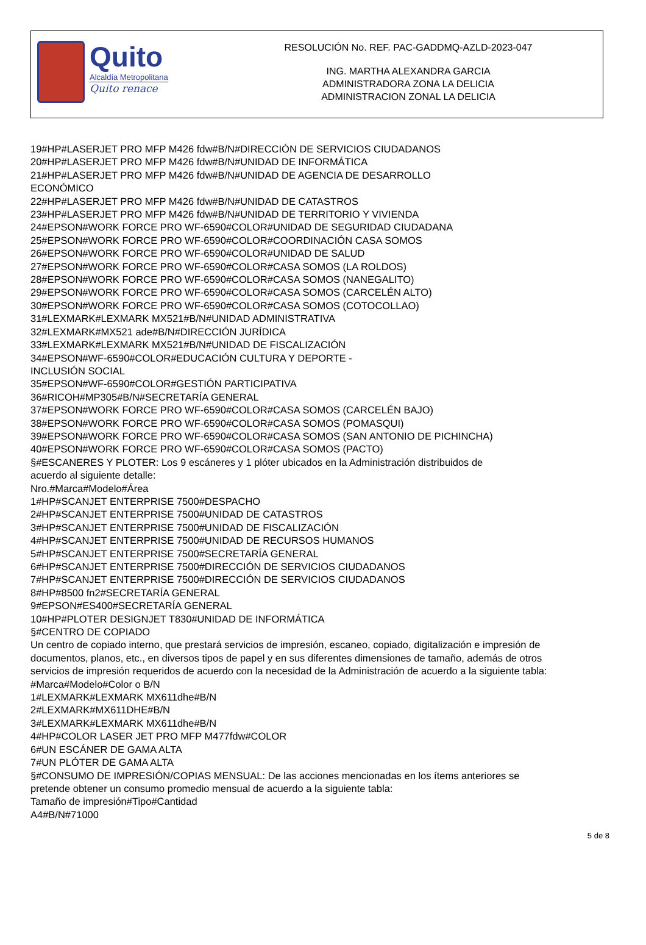Quito
Alcaldía Metropolitana
Quito renace
RESOLUCIÓN No. REF. PAC-GADDMQ-AZLD-2023-047
ING. MARTHA ALEXANDRA GARCIA
ADMINISTRADORA ZONA LA DELICIA
ADMINISTRACION ZONAL LA DELICIA
19#HP#LASERJET PRO MFP M426 fdw#B/N#DIRECCIÓN DE SERVICIOS CIUDADANOS
20#HP#LASERJET PRO MFP M426 fdw#B/N#UNIDAD DE INFORMÁTICA
21#HP#LASERJET PRO MFP M426 fdw#B/N#UNIDAD DE AGENCIA DE DESARROLLO
ECONÓMICO
22#HP#LASERJET PRO MFP M426 fdw#B/N#UNIDAD DE CATASTROS
23#HP#LASERJET PRO MFP M426 fdw#B/N#UNIDAD DE TERRITORIO Y VIVIENDA
24#EPSON#WORK FORCE PRO WF-6590#COLOR#UNIDAD DE SEGURIDAD CIUDADANA
25#EPSON#WORK FORCE PRO WF-6590#COLOR#COORDINACIÓN CASA SOMOS
26#EPSON#WORK FORCE PRO WF-6590#COLOR#UNIDAD DE SALUD
27#EPSON#WORK FORCE PRO WF-6590#COLOR#CASA SOMOS (LA ROLDOS)
28#EPSON#WORK FORCE PRO WF-6590#COLOR#CASA SOMOS (NANEGALITO)
29#EPSON#WORK FORCE PRO WF-6590#COLOR#CASA SOMOS (CARCELÉN ALTO)
30#EPSON#WORK FORCE PRO WF-6590#COLOR#CASA SOMOS (COTOCOLLAO)
31#LEXMARK#LEXMARK MX521#B/N#UNIDAD ADMINISTRATIVA
32#LEXMARK#MX521 ade#B/N#DIRECCIÓN JURÍDICA
33#LEXMARK#LEXMARK MX521#B/N#UNIDAD DE FISCALIZACIÓN
34#EPSON#WF-6590#COLOR#EDUCACIÓN CULTURA Y DEPORTE -
INCLUSIÓN SOCIAL
35#EPSON#WF-6590#COLOR#GESTIÓN PARTICIPATIVA
36#RICOH#MP305#B/N#SECRETARÍA GENERAL
37#EPSON#WORK FORCE PRO WF-6590#COLOR#CASA SOMOS (CARCELÉN BAJO)
38#EPSON#WORK FORCE PRO WF-6590#COLOR#CASA SOMOS (POMASQUI)
39#EPSON#WORK FORCE PRO WF-6590#COLOR#CASA SOMOS (SAN ANTONIO DE PICHINCHA)
40#EPSON#WORK FORCE PRO WF-6590#COLOR#CASA SOMOS (PACTO)
§#ESCANERES Y PLOTER: Los 9 escáneres y 1 plóter ubicados en la Administración distribuidos de
acuerdo al siguiente detalle:
Nro.#Marca#Modelo#Área
1#HP#SCANJET ENTERPRISE 7500#DESPACHO
2#HP#SCANJET ENTERPRISE 7500#UNIDAD DE CATASTROS
3#HP#SCANJET ENTERPRISE 7500#UNIDAD DE FISCALIZACIÓN
4#HP#SCANJET ENTERPRISE 7500#UNIDAD DE RECURSOS HUMANOS
5#HP#SCANJET ENTERPRISE 7500#SECRETARÍA GENERAL
6#HP#SCANJET ENTERPRISE 7500#DIRECCIÓN DE SERVICIOS CIUDADANOS
7#HP#SCANJET ENTERPRISE 7500#DIRECCIÓN DE SERVICIOS CIUDADANOS
8#HP#8500 fn2#SECRETARÍA GENERAL
9#EPSON#ES400#SECRETARÍA GENERAL
10#HP#PLOTER DESIGNJET T830#UNIDAD DE INFORMÁTICA
§#CENTRO DE COPIADO
Un centro de copiado interno, que prestará servicios de impresión, escaneo, copiado, digitalización e impresión de documentos, planos, etc., en diversos tipos de papel y en sus diferentes dimensiones de tamaño, además de otros servicios de impresión requeridos de acuerdo con la necesidad de la Administración de acuerdo a la siguiente tabla:
#Marca#Modelo#Color o B/N
1#LEXMARK#LEXMARK MX611dhe#B/N
2#LEXMARK#MX611DHE#B/N
3#LEXMARK#LEXMARK MX611dhe#B/N
4#HP#COLOR LASER JET PRO MFP M477fdw#COLOR
6#UN ESCÁNER DE GAMA ALTA
7#UN PLÓTER DE GAMA ALTA
§#CONSUMO DE IMPRESIÓN/COPIAS MENSUAL: De las acciones mencionadas en los ítems anteriores se
pretende obtener un consumo promedio mensual de acuerdo a la siguiente tabla:
Tamaño de impresión#Tipo#Cantidad
A4#B/N#71000
5 de 8